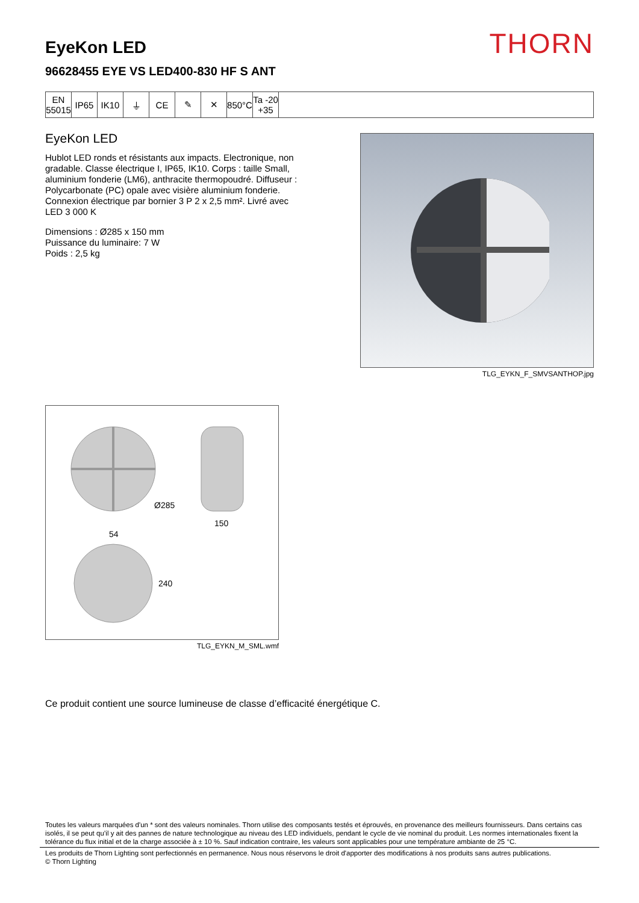EyeKon LED
96628455 EYE VS LED400-830 HF S ANT
THORN
| EN 55015 | IP65 | IK10 | ⏚ | CE | ✎ | ✕ | 850°C | Ta -20 +35 | |
EyeKon LED
Hublot LED ronds et résistants aux impacts. Electronique, non gradable. Classe électrique I, IP65, IK10. Corps : taille Small, aluminium fonderie (LM6), anthracite thermopoudré. Diffuseur : Polycarbonate (PC) opale avec visière aluminium fonderie. Connexion électrique par bornier 3 P 2 x 2,5 mm². Livré avec LED 3 000 K
Dimensions : Ø285 x 150 mm
Puissance du luminaire: 7 W
Poids : 2,5 kg
TLG_EYKN_F_SMVSANTHOP.jpg
Ø285
150
54
240
TLG_EYKN_M_SML.wmf
Ce produit contient une source lumineuse de classe d’efficacité énergétique C.
Toutes les valeurs marquées d'un * sont des valeurs nominales. Thorn utilise des composants testés et éprouvés, en provenance des meilleurs fournisseurs. Dans certains cas isolés, il se peut qu’il y ait des pannes de nature technologique au niveau des LED individuels, pendant le cycle de vie nominal du produit. Les normes internationales fixent la tolérance du flux initial et de la charge associée à ± 10 %. Sauf indication contraire, les valeurs sont applicables pour une température ambiante de 25 °C.
Les produits de Thorn Lighting sont perfectionnés en permanence. Nous nous réservons le droit d'apporter des modifications à nos produits sans autres publications.
© Thorn Lighting